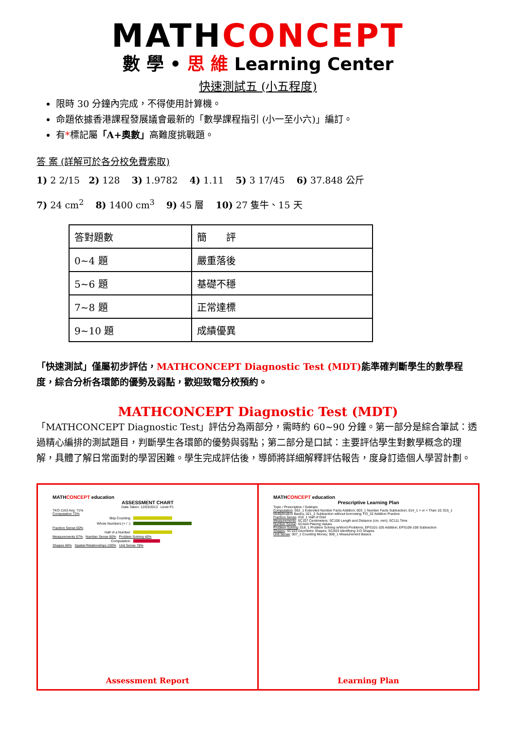MATHCONCEPT
數 學 • 思 維 Learning Center
快速測試五 (小五程度)
限時 30 分鐘內完成，不得使用計算機。
命題依據香港課程發展議會最新的「數學課程指引 (小一至小六)」編訂。
有*標記屬「A+奧數」高難度挑戰題。
答 案 (詳解可於各分校免費索取)
1) 2 2/15 2) 128 3) 1.9782 4) 1.11 5) 3 17/45 6) 37.848 公斤
7) 24 cm<sup>2</sup> 8) 1400 cm<sup>3</sup> 9) 45 層 10) 27 隻牛、15 天
| 答對題數 | 簡 評 |
| 0~4 題 | 嚴重落後 |
| 5~6 題 | 基礎不穩 |
| 7~8 題 | 正常達標 |
| 9~10 題 | 成績優異 |
「快速測試」僅屬初步評估，MATHCONCEPT Diagnostic Test (MDT) 能準確判斷學生的數學程度，綜合分析各環節的優勢及弱點，歡迎致電分校預約。
MATHCONCEPT Diagnostic Test (MDT)
「MATHCONCEPT Diagnostic Test」評估分為兩部分，需時約 60~90 分鐘。第一部分是綜合筆試：透過精心編排的測試題目，判斷學生各環節的優勢與弱點；第二部分是口試：主要評估學生對數學概念的理解，具體了解日常面對的學習困難。學生完成評估後，導師將詳細解釋評估報告，度身訂造個人學習計劃。
MATHCONCEPT education
ASSESSMENT CHART
Date Taken: 12/03/2013 Level P1
TKO-1163 Avg: 71%
Computation 73%
Skip Counting
Whole Numbers (+ / -)
Fraction Sense 50%
Half of a Number
Measurements 67% Number Sense 80% Problem Solving 40%
Computation
Shapes 60% Spatial Relationships 100% Unit Sense 78%
Assessment Report
MATHCONCEPT education
Prescriptive Learning Plan
Topic / Prescriptive / Subtopic
Computation: 002_1 Extended Number Facts Addition; 003_1 Number Facts Subtraction; 014_1 > or < Than 10; 015_1 Multiplication Basics; 021_2 Subtraction without borrowing; FO_32 Addition Practice
Fraction Sense: 010_1 Half of Odd
Measurements: SC107 Centimeters; SC108 Length and Distance (cm, mm); SC111 Time
Number Sense: SCA04 Placing Values
Problem Solving: 018_1 Problem Solving w/Word Problems; EPS101-105 Addition; EPS106-108 Subtraction
Shapes: SC103 Geometric Shapes; SCA03 Identifying 3-D Shapes
Unit Sense: 007_1 Counting Money; 008_1 Measurement Basics
Learning Plan